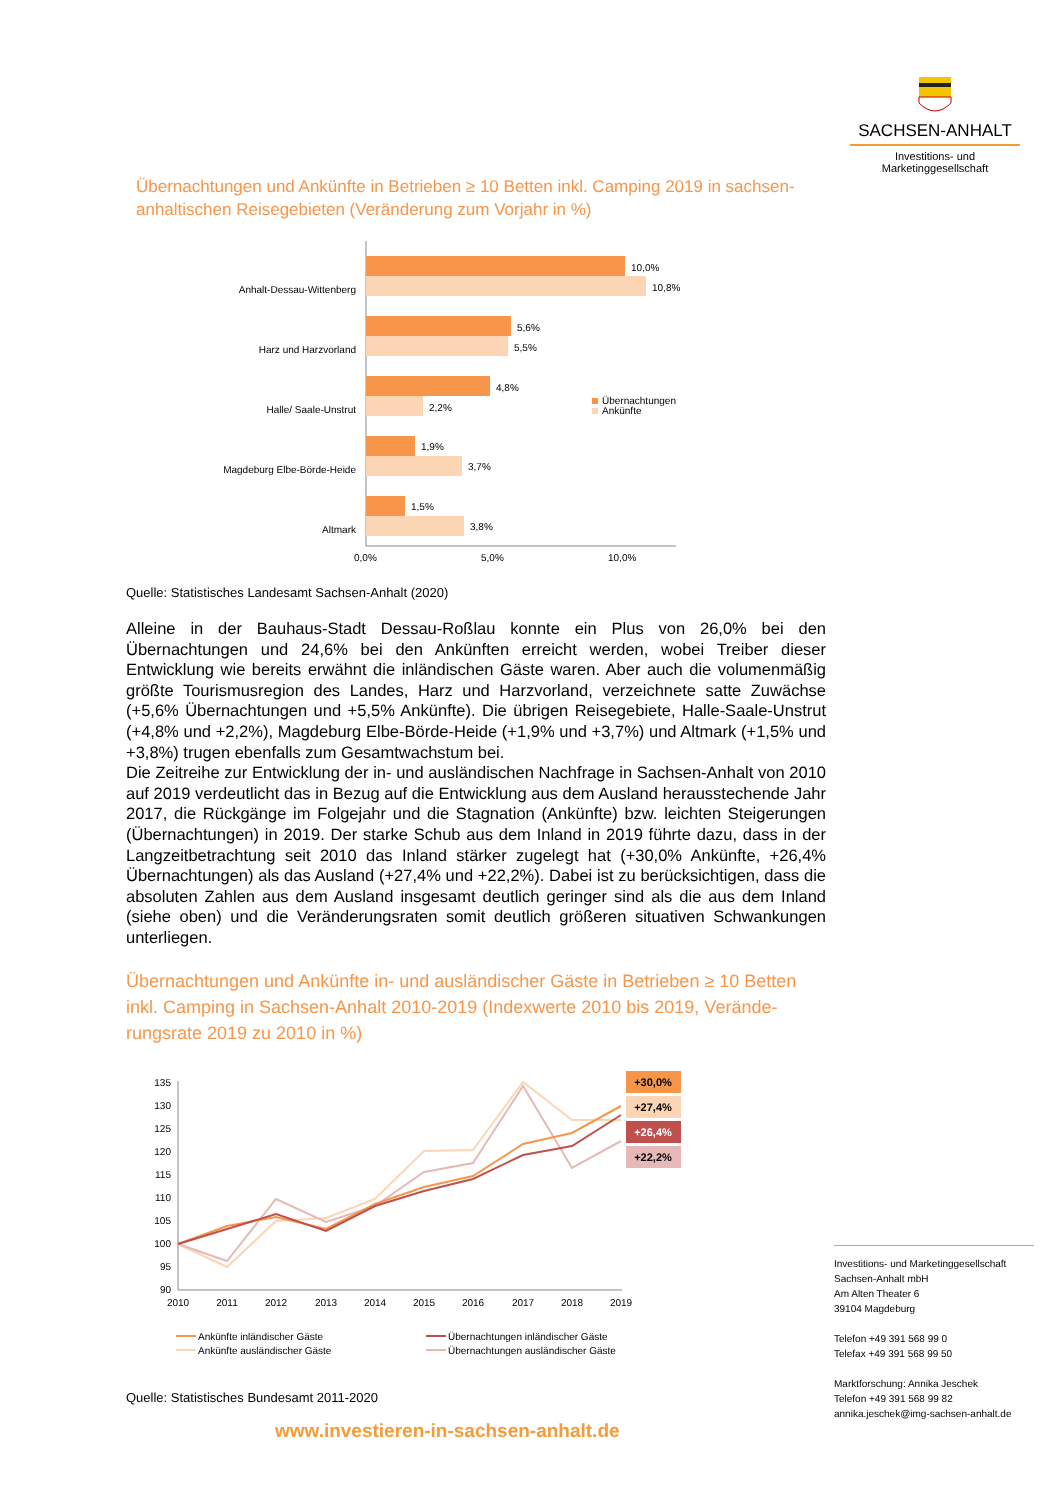SACHSEN-ANHALT
Investitions- und
Marketinggesellschaft
Übernachtungen und Ankünfte in Betrieben ≥ 10 Betten inkl. Camping 2019 in sachsen-anhaltischen Reisegebieten (Veränderung zum Vorjahr in %)
Anhalt-Dessau-Wittenberg
Harz und Harzvorland
Halle/ Saale-Unstrut
Magdeburg Elbe-Börde-Heide
Altmark
10,0%
10,8%
5,6%
5,5%
4,8%
2,2%
1,9%
3,7%
1,5%
3,8%
Übernachtungen
Ankünfte
0,0%
5,0%
10,0%
Quelle: Statistisches Landesamt Sachsen-Anhalt (2020)
Alleine in der Bauhaus-Stadt Dessau-Roßlau konnte ein Plus von 26,0% bei den Übernachtungen und 24,6% bei den Ankünften erreicht werden, wobei Treiber dieser Entwicklung wie bereits erwähnt die inländischen Gäste waren. Aber auch die volumenmäßig größte Tourismusregion des Landes, Harz und Harzvorland, verzeichnete satte Zuwächse (+5,6% Übernachtungen und +5,5% Ankünfte). Die übrigen Reisegebiete, Halle-Saale-Unstrut (+4,8% und +2,2%), Magdeburg Elbe-Börde-Heide (+1,9% und +3,7%) und Altmark (+1,5% und +3,8%) trugen ebenfalls zum Gesamtwachstum bei.
Die Zeitreihe zur Entwicklung der in- und ausländischen Nachfrage in Sachsen-Anhalt von 2010 auf 2019 verdeutlicht das in Bezug auf die Entwicklung aus dem Ausland herausstechende Jahr 2017, die Rückgänge im Folgejahr und die Stagnation (Ankünfte) bzw. leichten Steigerungen (Übernachtungen) in 2019. Der starke Schub aus dem Inland in 2019 führte dazu, dass in der Langzeitbetrachtung seit 2010 das Inland stärker zugelegt hat (+30,0% Ankünfte, +26,4% Übernachtungen) als das Ausland (+27,4% und +22,2%). Dabei ist zu berücksichtigen, dass die absoluten Zahlen aus dem Ausland insgesamt deutlich geringer sind als die aus dem Inland (siehe oben) und die Veränderungsraten somit deutlich größeren situativen Schwankungen unterliegen.
Übernachtungen und Ankünfte in- und ausländischer Gäste in Betrieben ≥ 10 Betten inkl. Camping in Sachsen-Anhalt 2010-2019 (Indexwerte 2010 bis 2019, Verände-rungsrate 2019 zu 2010 in %)
135
130
125
120
115
110
105
100
95
90
2010
2011
2012
2013
2014
2015
2016
2017
2018
2019
+30,0%
+27,4%
+26,4%
+22,2%
Ankünfte inländischer Gäste
Ankünfte ausländischer Gäste
Übernachtungen inländischer Gäste
Übernachtungen ausländischer Gäste
Quelle: Statistisches Bundesamt 2011-2020
Investitions- und Marketinggesellschaft
Sachsen-Anhalt mbH
Am Alten Theater 6
39104 Magdeburg
Telefon +49 391 568 99 0
Telefax +49 391 568 99 50
Marktforschung: Annika Jeschek
Telefon +49 391 568 99 82
annika.jeschek@img-sachsen-anhalt.de
www.investieren-in-sachsen-anhalt.de